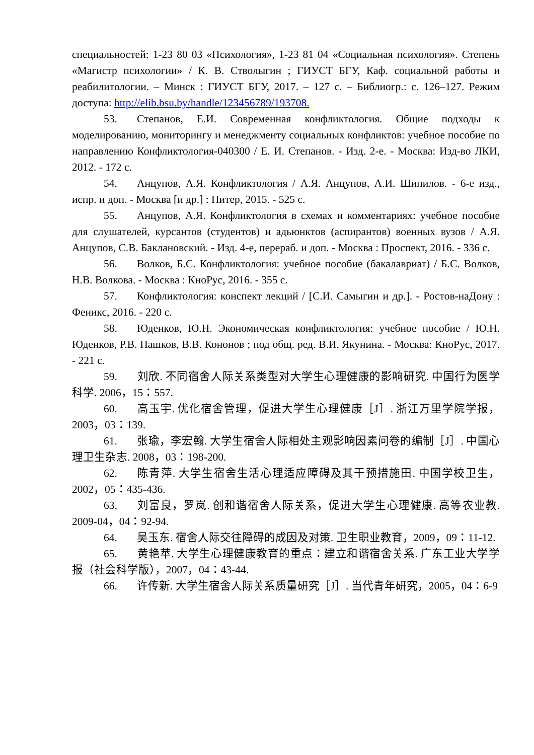специальностей: 1-23 80 03 «Психология», 1-23 81 04 «Социальная психология». Степень «Магистр психологии» / К. В. Стволыгин ; ГИУСТ БГУ, Каф. социальной работы и реабилитологии. – Минск : ГИУСТ БГУ, 2017. – 127 с. – Библиогр.: с. 126–127. Режим доступа: http://elib.bsu.by/handle/123456789/193708.
53. Степанов, Е.И. Современная конфликтология. Общие подходы к моделированию, мониторингу и менеджменту социальных конфликтов: учебное пособие по направлению Конфликтология-040300 / Е. И. Степанов. - Изд. 2-е. - Москва: Изд-во ЛКИ, 2012. - 172 с.
54. Анцупов, А.Я. Конфликтология / А.Я. Анцупов, А.И. Шипилов. - 6-е изд., испр. и доп. - Москва [и др.] : Питер, 2015. - 525 с.
55. Анцупов, А.Я. Конфликтология в схемах и комментариях: учебное пособие для слушателей, курсантов (студентов) и адьюнктов (аспирантов) военных вузов / А.Я. Анцупов, С.В. Баклановский. - Изд. 4-е, перераб. и доп. - Москва : Проспект, 2016. - 336 с.
56. Волков, Б.С. Конфликтология: учебное пособие (бакалавриат) / Б.С. Волков, Н.В. Волкова. - Москва : КноРус, 2016. - 355 с.
57. Конфликтология: конспект лекций / [С.И. Самыгин и др.]. - Ростов-наДону : Феникс, 2016. - 220 с.
58. Юденков, Ю.Н. Экономическая конфликтология: учебное пособие / Ю.Н. Юденков, Р.В. Пашков, В.В. Кононов ; под общ. ред. В.И. Якунина. - Москва: КноРус, 2017. - 221 с.
59. 刘欣. 不同宿舍人际关系类型对大学生心理健康的影响研究. 中国行为医学科学. 2006，15：557.
60. 高玉宇. 优化宿舍管理，促进大学生心理健康［J］. 浙江万里学院学报，2003，03：139.
61. 张瑜，李宏翰. 大学生宿舍人际相处主观影响因素问卷的编制［J］. 中国心理卫生杂志. 2008，03：198-200.
62. 陈青萍. 大学生宿舍生活心理适应障碍及其干预措施田. 中国学校卫生，2002，05：435-436.
63. 刘富良，罗岚. 创和谐宿舍人际关系，促进大学生心理健康. 高等农业教. 2009-04，04：92-94.
64. 吴玉东. 宿舍人际交往障碍的成因及对策. 卫生职业教育，2009，09：11-12.
65. 黄艳苹. 大学生心理健康教育的重点：建立和谐宿舍关系. 广东工业大学学报（社会科学版），2007，04：43-44.
66. 许传新. 大学生宿舍人际关系质量研究［J］. 当代青年研究，2005，04：6-9